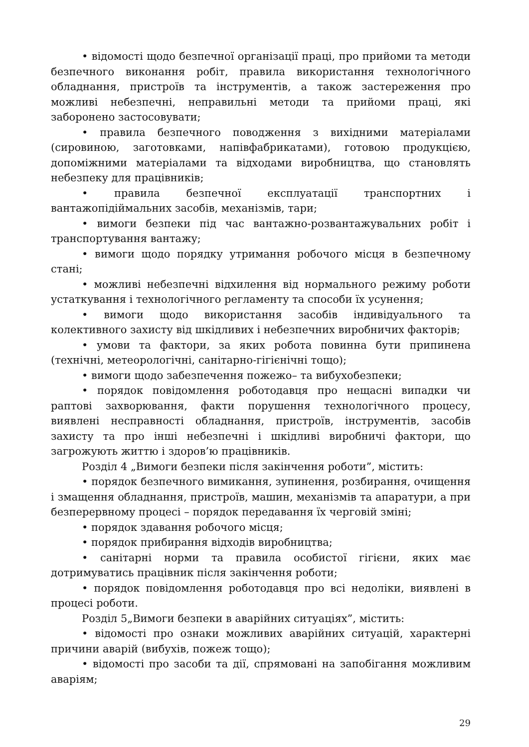• відомості щодо безпечної організації праці, про прийоми та методи безпечного виконання робіт, правила використання технологічного обладнання, пристроїв та інструментів, а також застереження про можливі небезпечні, неправильні методи та прийоми праці, які заборонено застосовувати;
• правила безпечного поводження з вихідними матеріалами (сировиною, заготовками, напівфабрикатами), готовою продукцією, допоміжними матеріалами та відходами виробництва, що становлять небезпеку для працівників;
• правила безпечної експлуатації транспортних і вантажопідіймальних засобів, механізмів, тари;
• вимоги безпеки під час вантажно-розвантажувальних робіт і транспортування вантажу;
• вимоги щодо порядку утримання робочого місця в безпечному стані;
• можливі небезпечні відхилення від нормального режиму роботи устаткування і технологічного регламенту та способи їх усунення;
• вимоги щодо використання засобів індивідуального та колективного захисту від шкідливих і небезпечних виробничих факторів;
• умови та фактори, за яких робота повинна бути припинена (технічні, метеорологічні, санітарно-гігієнічні тощо);
• вимоги щодо забезпечення пожежо– та вибухобезпеки;
• порядок повідомлення роботодавця про нещасні випадки чи раптові захворювання, факти порушення технологічного процесу, виявлені несправності обладнання, пристроїв, інструментів, засобів захисту та про інші небезпечні і шкідливі виробничі фактори, що загрожують життю і здоров’ю працівників.
Розділ 4 „Вимоги безпеки після закінчення роботи”, містить:
• порядок безпечного вимикання, зупинення, розбирання, очищення і змащення обладнання, пристроїв, машин, механізмів та апаратури, а при безперервному процесі – порядок передавання їх черговій зміні;
• порядок здавання робочого місця;
• порядок прибирання відходів виробництва;
• санітарні норми та правила особистої гігієни, яких має дотримуватись працівник після закінчення роботи;
• порядок повідомлення роботодавця про всі недоліки, виявлені в процесі роботи.
Розділ 5„Вимоги безпеки в аварійних ситуаціях”, містить:
• відомості про ознаки можливих аварійних ситуацій, характерні причини аварій (вибухів, пожеж тощо);
• відомості про засоби та дії, спрямовані на запобігання можливим аваріям;
29